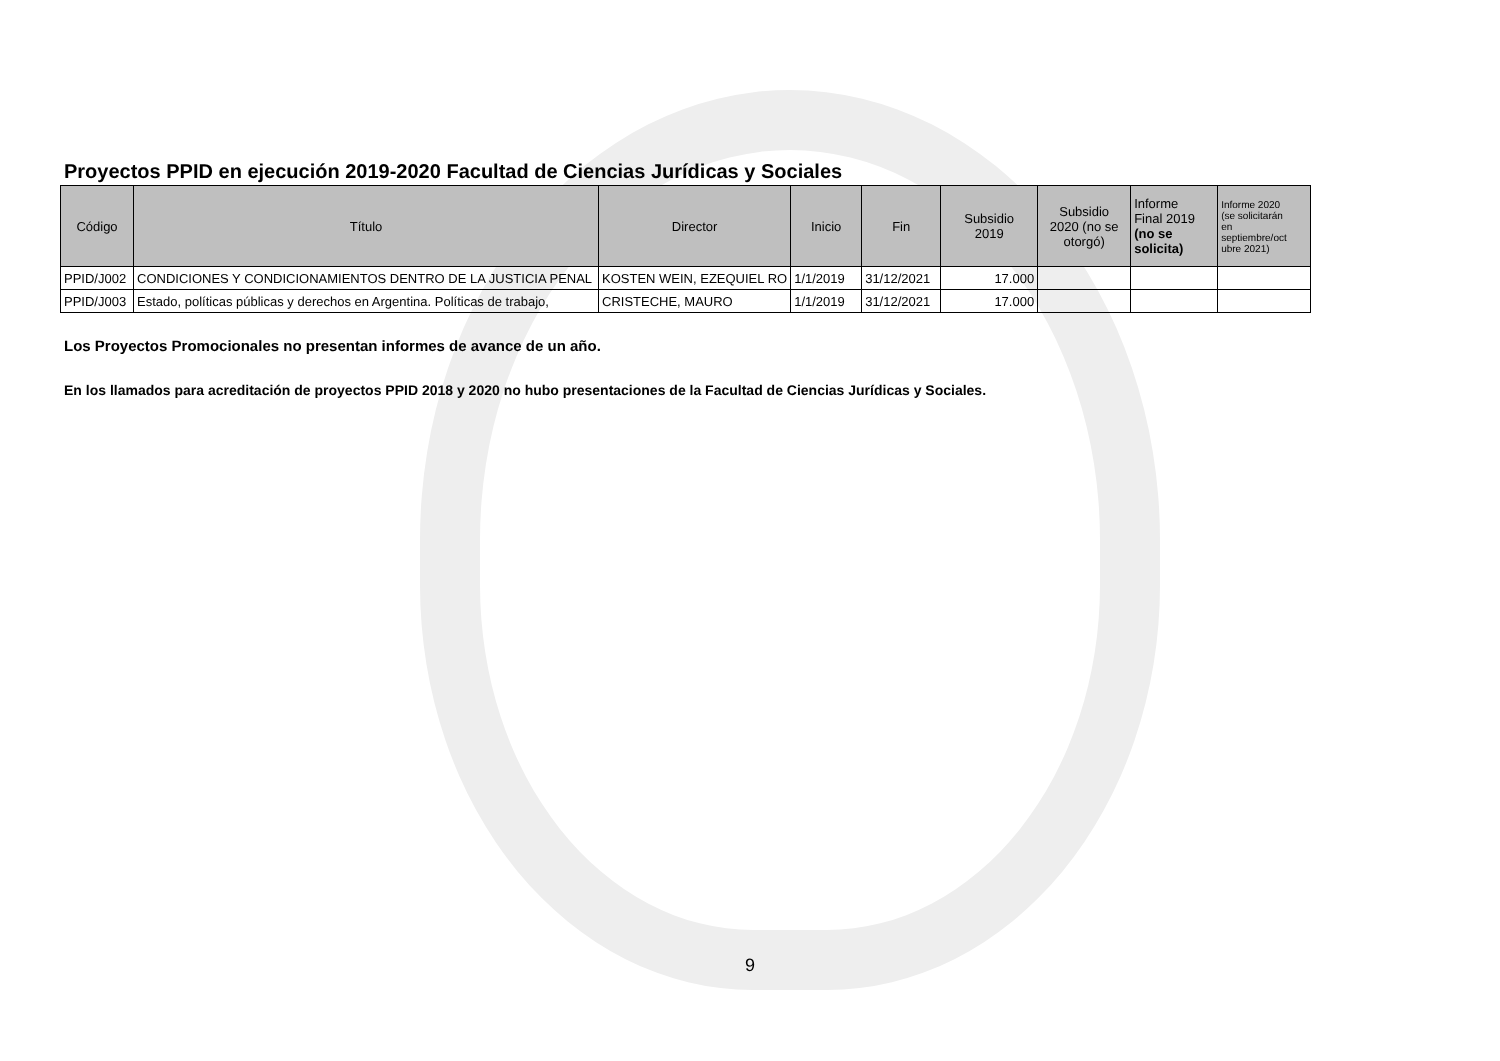Proyectos PPID en ejecución 2019-2020 Facultad de Ciencias Jurídicas y Sociales
| Código | Título | Director | Inicio | Fin | Subsidio 2019 | Subsidio 2020 (no se otorgó) | Informe Final 2019 (no se solicita) | Informe 2020 (se solicitarán en septiembre/oct ubre 2021) |
| --- | --- | --- | --- | --- | --- | --- | --- | --- |
| PPID/J002 | CONDICIONES Y CONDICIONAMIENTOS DENTRO DE LA JUSTICIA PENAL | KOSTEN WEIN, EZEQUIEL RO | 1/1/2019 | 31/12/2021 | 17.000 | | | |
| PPID/J003 | Estado, políticas públicas y derechos en Argentina. Políticas de trabajo, | CRISTECHE, MAURO | 1/1/2019 | 31/12/2021 | 17.000 | | | |
Los Proyectos Promocionales no presentan informes de avance de un año.
En los llamados para acreditación de proyectos PPID 2018 y 2020 no hubo presentaciones de la Facultad de Ciencias Jurídicas y Sociales.
9